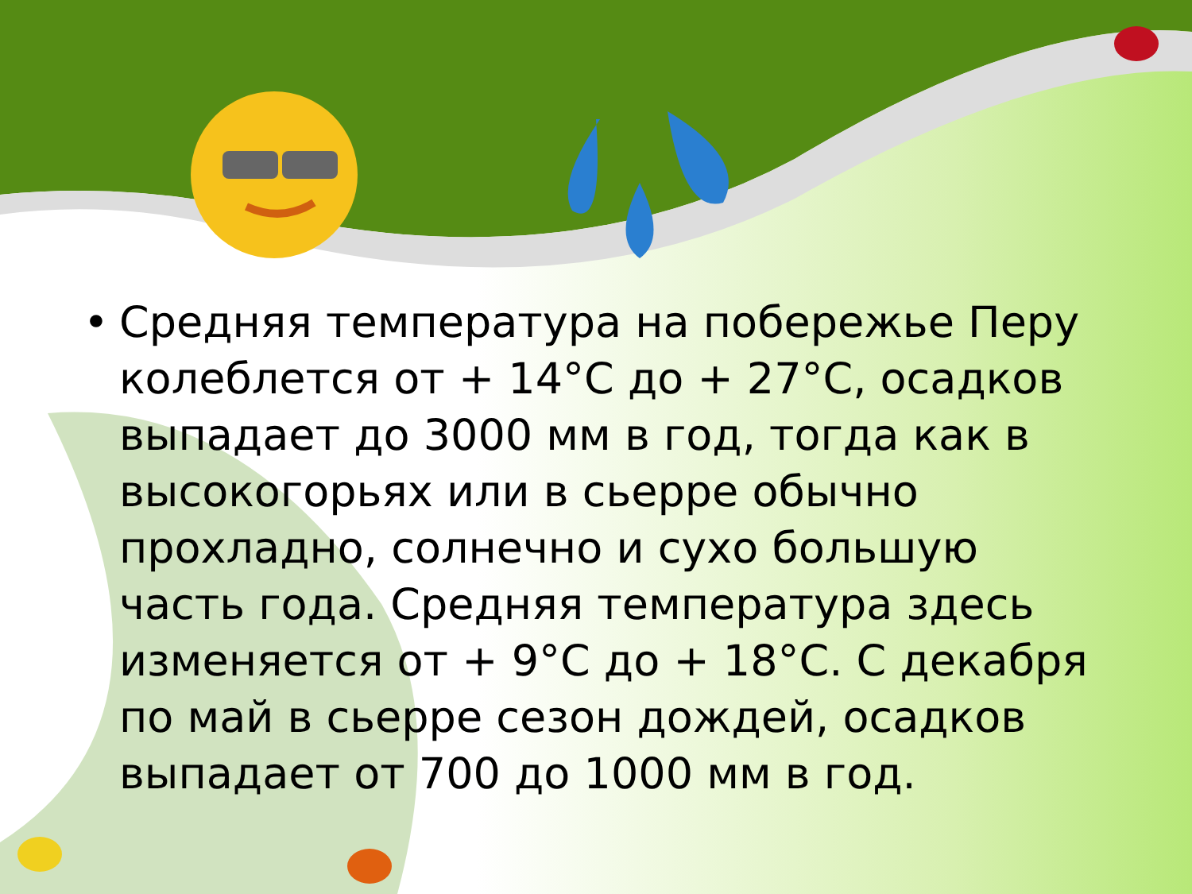• Средняя температура на побережье Перу колеблется от + 14°С до + 27°С, осадков выпадает до 3000 мм в год, тогда как в высокогорьях или в сьерре обычно прохладно, солнечно и сухо большую часть года. Средняя температура здесь изменяется от + 9°С до + 18°С. С декабря по май в сьерре сезон дождей, осадков выпадает от 700 до 1000 мм в год.